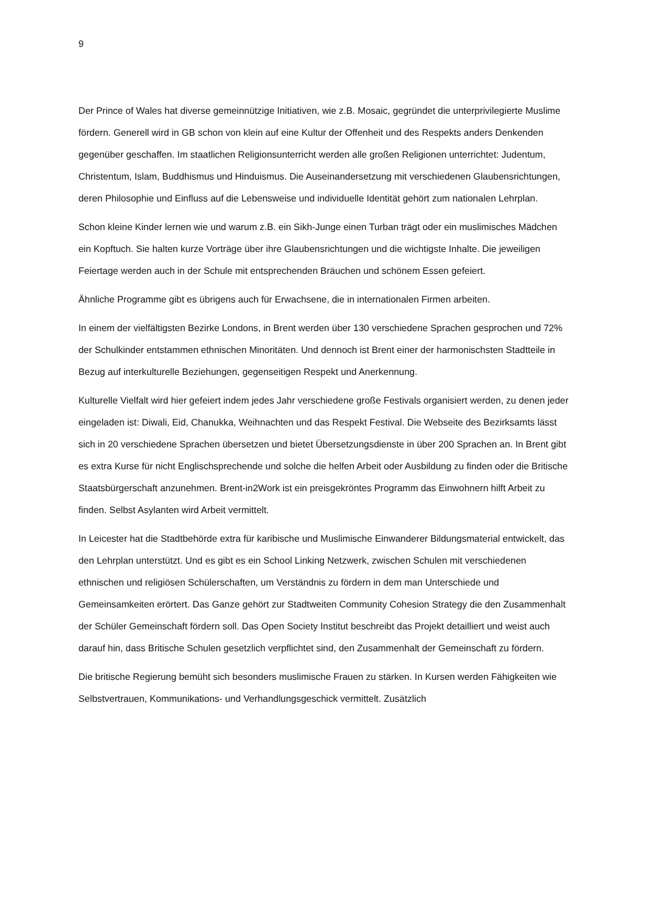9
Der Prince of Wales hat diverse gemeinnützige Initiativen, wie z.B. Mosaic, gegründet die unterprivilegierte Muslime fördern. Generell wird in GB schon von klein auf eine Kultur der Offenheit und des Respekts anders Denkenden gegenüber geschaffen. Im staatlichen Religionsunterricht werden alle großen Religionen unterrichtet: Judentum, Christentum, Islam, Buddhismus und Hinduismus. Die Auseinandersetzung mit verschiedenen Glaubensrichtungen, deren Philosophie und Einfluss auf die Lebensweise und individuelle Identität gehört zum nationalen Lehrplan.
Schon kleine Kinder lernen wie und warum z.B. ein Sikh-Junge einen Turban trägt oder ein muslimisches Mädchen ein Kopftuch. Sie halten kurze Vorträge über ihre Glaubensrichtungen und die wichtigste Inhalte. Die jeweiligen Feiertage werden auch in der Schule mit entsprechenden Bräuchen und schönem Essen gefeiert.
Ähnliche Programme gibt es übrigens auch für Erwachsene, die in internationalen Firmen arbeiten.
In einem der vielfältigsten Bezirke Londons, in Brent werden über 130 verschiedene Sprachen gesprochen und 72% der Schulkinder entstammen ethnischen Minoritäten. Und dennoch ist Brent einer der harmonischsten Stadtteile in Bezug auf interkulturelle Beziehungen, gegenseitigen Respekt und Anerkennung.
Kulturelle Vielfalt wird hier gefeiert indem jedes Jahr verschiedene große Festivals organisiert werden, zu denen jeder eingeladen ist: Diwali, Eid, Chanukka, Weihnachten und das Respekt Festival. Die Webseite des Bezirksamts lässt sich in 20 verschiedene Sprachen übersetzen und bietet Übersetzungsdienste in über 200 Sprachen an. In Brent gibt es extra Kurse für nicht Englischsprechende und solche die helfen Arbeit oder Ausbildung zu finden oder die Britische Staatsbürgerschaft anzunehmen. Brent-in2Work ist ein preisgekröntes Programm das Einwohnern hilft Arbeit zu finden. Selbst Asylanten wird Arbeit vermittelt.
In Leicester hat die Stadtbehörde extra für karibische und Muslimische Einwanderer Bildungsmaterial entwickelt, das den Lehrplan unterstützt. Und es gibt es ein School Linking Netzwerk, zwischen Schulen mit verschiedenen ethnischen und religiösen Schülerschaften, um Verständnis zu fördern in dem man Unterschiede und Gemeinsamkeiten erörtert. Das Ganze gehört zur Stadtweiten Community Cohesion Strategy die den Zusammenhalt der Schüler Gemeinschaft fördern soll. Das Open Society Institut beschreibt das Projekt detailliert und weist auch darauf hin, dass Britische Schulen gesetzlich verpflichtet sind, den Zusammenhalt der Gemeinschaft zu fördern.
Die britische Regierung bemüht sich besonders muslimische Frauen zu stärken. In Kursen werden Fähigkeiten wie Selbstvertrauen, Kommunikations- und Verhandlungsgeschick vermittelt. Zusätzlich